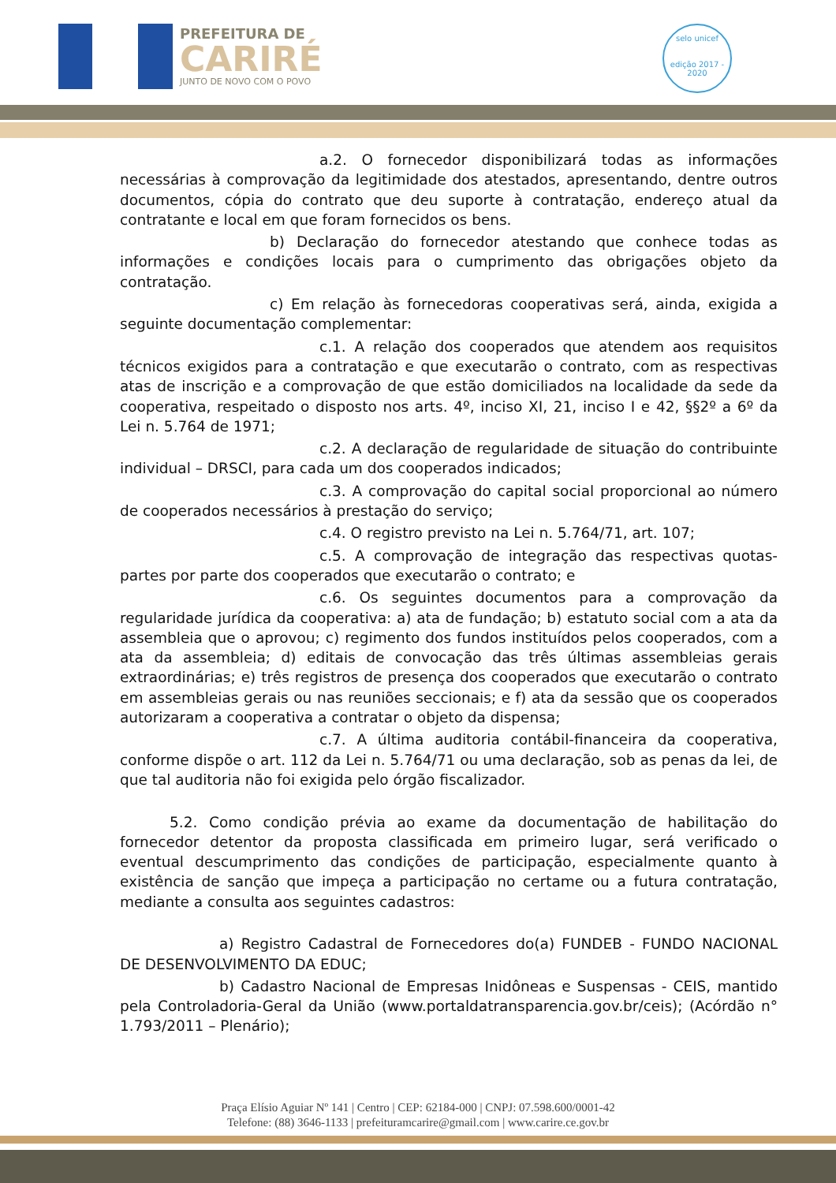PREFEITURA DE
CARIRÉ
JUNTO DE NOVO COM O POVO
selo unicef
edição 2017 - 2020
a.2. O fornecedor disponibilizará todas as informações necessárias à comprovação da legitimidade dos atestados, apresentando, dentre outros documentos, cópia do contrato que deu suporte à contratação, endereço atual da contratante e local em que foram fornecidos os bens.
b) Declaração do fornecedor atestando que conhece todas as informações e condições locais para o cumprimento das obrigações objeto da contratação.
c) Em relação às fornecedoras cooperativas será, ainda, exigida a seguinte documentação complementar:
c.1. A relação dos cooperados que atendem aos requisitos técnicos exigidos para a contratação e que executarão o contrato, com as respectivas atas de inscrição e a comprovação de que estão domiciliados na localidade da sede da cooperativa, respeitado o disposto nos arts. 4º, inciso XI, 21, inciso I e 42, §§2º a 6º da Lei n. 5.764 de 1971;
c.2. A declaração de regularidade de situação do contribuinte individual – DRSCI, para cada um dos cooperados indicados;
c.3. A comprovação do capital social proporcional ao número de cooperados necessários à prestação do serviço;
c.4. O registro previsto na Lei n. 5.764/71, art. 107;
c.5. A comprovação de integração das respectivas quotas-partes por parte dos cooperados que executarão o contrato; e
c.6. Os seguintes documentos para a comprovação da regularidade jurídica da cooperativa: a) ata de fundação; b) estatuto social com a ata da assembleia que o aprovou; c) regimento dos fundos instituídos pelos cooperados, com a ata da assembleia; d) editais de convocação das três últimas assembleias gerais extraordinárias; e) três registros de presença dos cooperados que executarão o contrato em assembleias gerais ou nas reuniões seccionais; e f) ata da sessão que os cooperados autorizaram a cooperativa a contratar o objeto da dispensa;
c.7. A última auditoria contábil-financeira da cooperativa, conforme dispõe o art. 112 da Lei n. 5.764/71 ou uma declaração, sob as penas da lei, de que tal auditoria não foi exigida pelo órgão fiscalizador.
5.2. Como condição prévia ao exame da documentação de habilitação do fornecedor detentor da proposta classificada em primeiro lugar, será verificado o eventual descumprimento das condições de participação, especialmente quanto à existência de sanção que impeça a participação no certame ou a futura contratação, mediante a consulta aos seguintes cadastros:
a) Registro Cadastral de Fornecedores do(a) FUNDEB - FUNDO NACIONAL DE DESENVOLVIMENTO DA EDUC;
b) Cadastro Nacional de Empresas Inidôneas e Suspensas - CEIS, mantido pela Controladoria-Geral da União (www.portaldatransparencia.gov.br/ceis); (Acórdão n° 1.793/2011 – Plenário);
Praça Elísio Aguiar Nº 141 | Centro | CEP: 62184-000 | CNPJ: 07.598.600/0001-42
Telefone: (88) 3646-1133 | prefeituramcarire@gmail.com | www.carire.ce.gov.br